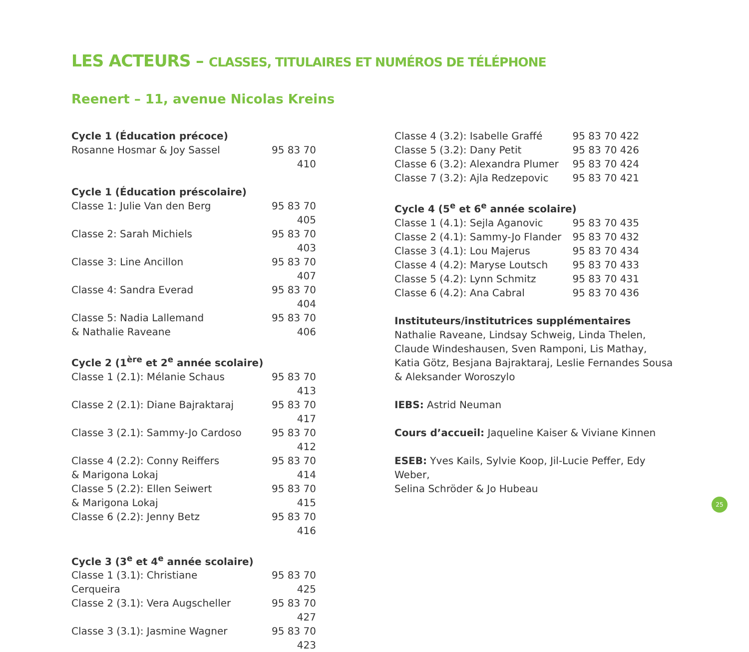LES ACTEURS – CLASSES, TITULAIRES ET NUMÉROS DE TÉLÉPHONE
Reenert – 11, avenue Nicolas Kreins
| Cycle 1 (Éducation précoce) | |
| --- | --- |
| Rosanne Hosmar & Joy Sassel | 95 83 70 410 |
| Cycle 1 (Éducation préscolaire) | |
| Classe 1: Julie Van den Berg | 95 83 70 405 |
| Classe 2: Sarah Michiels | 95 83 70 403 |
| Classe 3: Line Ancillon | 95 83 70 407 |
| Classe 4: Sandra Everad | 95 83 70 404 |
| Classe 5: Nadia Lallemand & Nathalie Raveane | 95 83 70 406 |
| Cycle 2 (1<sup>ère</sup> et 2<sup>e</sup> année scolaire) | |
| Classe 1 (2.1): Mélanie Schaus | 95 83 70 413 |
| Classe 2 (2.1): Diane Bajraktaraj | 95 83 70 417 |
| Classe 3 (2.1): Sammy-Jo Cardoso | 95 83 70 412 |
| Classe 4 (2.2): Conny Reiffers & Marigona Lokaj | 95 83 70 414 |
| Classe 5 (2.2): Ellen Seiwert & Marigona Lokaj | 95 83 70 415 |
| Classe 6 (2.2): Jenny Betz | 95 83 70 416 |
| Cycle 3 (3<sup>e</sup> et 4<sup>e</sup> année scolaire) | |
| Classe 1 (3.1): Christiane Cerqueira | 95 83 70 425 |
| Classe 2 (3.1): Vera Augscheller | 95 83 70 427 |
| Classe 3 (3.1): Jasmine Wagner | 95 83 70 423 |
| Classe 4 (3.2): Isabelle Graffé | 95 83 70 422 |
| Classe 5 (3.2): Dany Petit | 95 83 70 426 |
| Classe 6 (3.2): Alexandra Plumer | 95 83 70 424 |
| Classe 7 (3.2): Ajla Redzepovic | 95 83 70 421 |
| Cycle 4 (5<sup>e</sup> et 6<sup>e</sup> année scolaire) | |
| Classe 1 (4.1): Sejla Aganovic | 95 83 70 435 |
| Classe 2 (4.1): Sammy-Jo Flander | 95 83 70 432 |
| Classe 3 (4.1): Lou Majerus | 95 83 70 434 |
| Classe 4 (4.2): Maryse Loutsch | 95 83 70 433 |
| Classe 5 (4.2): Lynn Schmitz | 95 83 70 431 |
| Classe 6 (4.2): Ana Cabral | 95 83 70 436 |
Instituteurs/institutrices supplémentaires
Nathalie Raveane, Lindsay Schweig, Linda Thelen,
Claude Windeshausen, Sven Ramponi, Lis Mathay,
Katia Götz, Besjana Bajraktaraj, Leslie Fernandes Sousa
& Aleksander Woroszylo
IEBS: Astrid Neuman
Cours d’accueil: Jaqueline Kaiser & Viviane Kinnen
ESEB: Yves Kails, Sylvie Koop, Jil-Lucie Peffer, Edy Weber,
Selina Schröder & Jo Hubeau
25